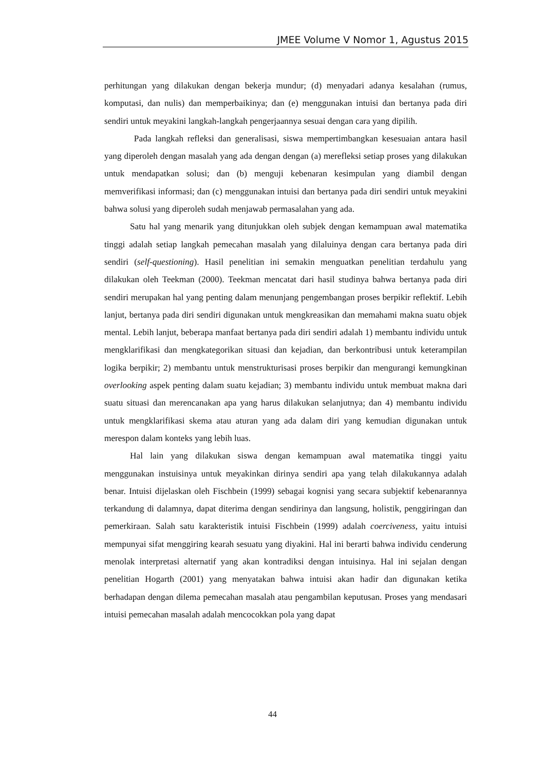JMEE Volume V Nomor 1, Agustus 2015
perhitungan yang dilakukan dengan bekerja mundur; (d) menyadari adanya kesalahan (rumus, komputasi, dan nulis) dan memperbaikinya; dan (e) menggunakan intuisi dan bertanya pada diri sendiri untuk meyakini langkah-langkah pengerjaannya sesuai dengan cara yang dipilih.
Pada langkah refleksi dan generalisasi, siswa mempertimbangkan kesesuaian antara hasil yang diperoleh dengan masalah yang ada dengan dengan (a) merefleksi setiap proses yang dilakukan untuk mendapatkan solusi; dan (b) menguji kebenaran kesimpulan yang diambil dengan memverifikasi informasi; dan (c) menggunakan intuisi dan bertanya pada diri sendiri untuk meyakini bahwa solusi yang diperoleh sudah menjawab permasalahan yang ada.
Satu hal yang menarik yang ditunjukkan oleh subjek dengan kemampuan awal matematika tinggi adalah setiap langkah pemecahan masalah yang dilaluinya dengan cara bertanya pada diri sendiri (self-questioning). Hasil penelitian ini semakin menguatkan penelitian terdahulu yang dilakukan oleh Teekman (2000). Teekman mencatat dari hasil studinya bahwa bertanya pada diri sendiri merupakan hal yang penting dalam menunjang pengembangan proses berpikir reflektif. Lebih lanjut, bertanya pada diri sendiri digunakan untuk mengkreasikan dan memahami makna suatu objek mental. Lebih lanjut, beberapa manfaat bertanya pada diri sendiri adalah 1) membantu individu untuk mengklarifikasi dan mengkategorikan situasi dan kejadian, dan berkontribusi untuk keterampilan logika berpikir; 2) membantu untuk menstrukturisasi proses berpikir dan mengurangi kemungkinan overlooking aspek penting dalam suatu kejadian; 3) membantu individu untuk membuat makna dari suatu situasi dan merencanakan apa yang harus dilakukan selanjutnya; dan 4) membantu individu untuk mengklarifikasi skema atau aturan yang ada dalam diri yang kemudian digunakan untuk merespon dalam konteks yang lebih luas.
Hal lain yang dilakukan siswa dengan kemampuan awal matematika tinggi yaitu menggunakan instuisinya untuk meyakinkan dirinya sendiri apa yang telah dilakukannya adalah benar. Intuisi dijelaskan oleh Fischbein (1999) sebagai kognisi yang secara subjektif kebenarannya terkandung di dalamnya, dapat diterima dengan sendirinya dan langsung, holistik, penggiringan dan pemerkiraan. Salah satu karakteristik intuisi Fischbein (1999) adalah coerciveness, yaitu intuisi mempunyai sifat menggiring kearah sesuatu yang diyakini. Hal ini berarti bahwa individu cenderung menolak interpretasi alternatif yang akan kontradiksi dengan intuisinya. Hal ini sejalan dengan penelitian Hogarth (2001) yang menyatakan bahwa intuisi akan hadir dan digunakan ketika berhadapan dengan dilema pemecahan masalah atau pengambilan keputusan. Proses yang mendasari intuisi pemecahan masalah adalah mencocokkan pola yang dapat
44